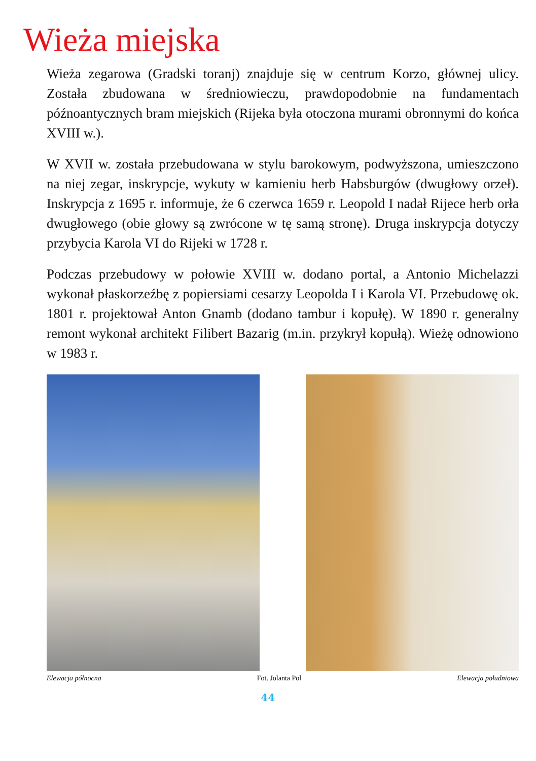Wieża miejska
Wieża zegarowa (Gradski toranj) znajduje się w centrum Korzo, głównej ulicy. Została zbudowana w średniowieczu, prawdopodobnie na fundamentach późnoantycznych bram miejskich (Rijeka była otoczona murami obronnymi do końca XVIII w.).
W XVII w. została przebudowana w stylu barokowym, podwyższona, umieszczono na niej zegar, inskrypcje, wykuty w kamieniu herb Habsburgów (dwugłowy orzeł). Inskrypcja z 1695 r. informuje, że 6 czerwca 1659 r. Leopold I nadał Rijece herb orła dwugłowego (obie głowy są zwrócone w tę samą stronę). Druga inskrypcja dotyczy przybycia Karola VI do Rijeki w 1728 r.
Podczas przebudowy w połowie XVIII w. dodano portal, a Antonio Michelazzi wykonał płaskorzeźbę z popiersiami cesarzy Leopolda I i Karola VI. Przebudowę ok. 1801 r. projektował Anton Gnamb (dodano tambur i kopułę). W 1890 r. generalny remont wykonał architekt Filibert Bazarig (m.in. przykrył kopułą). Wieżę odnowiono w 1983 r.
Elewacja północna Fot. Jolanta Pol Elewacja południowa
44